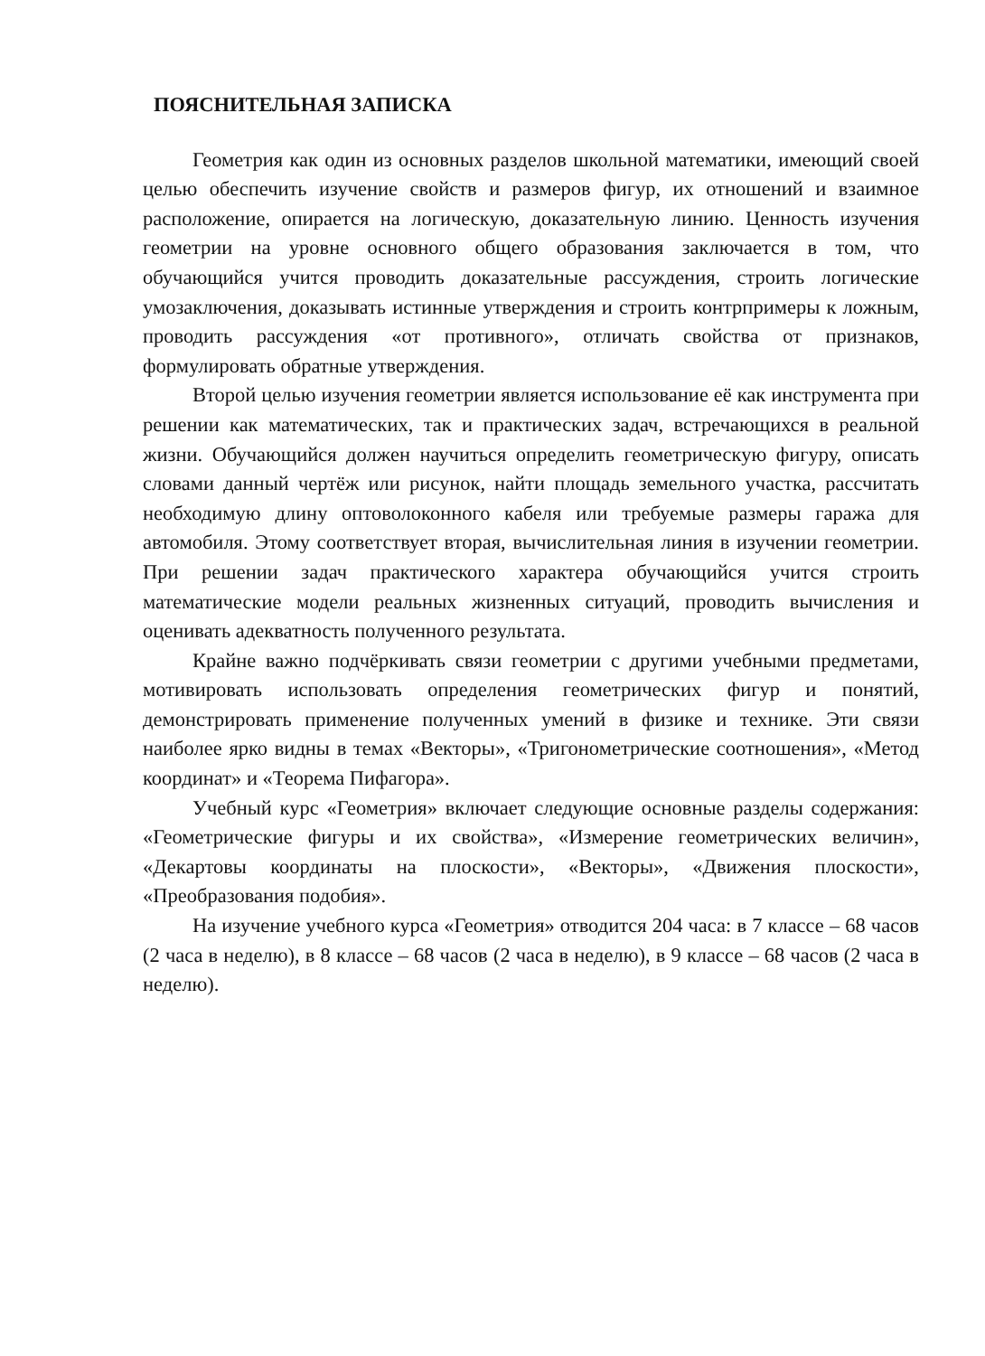ПОЯСНИТЕЛЬНАЯ ЗАПИСКА
Геометрия как один из основных разделов школьной математики, имеющий своей целью обеспечить изучение свойств и размеров фигур, их отношений и взаимное расположение, опирается на логическую, доказательную линию. Ценность изучения геометрии на уровне основного общего образования заключается в том, что обучающийся учится проводить доказательные рассуждения, строить логические умозаключения, доказывать истинные утверждения и строить контрпримеры к ложным, проводить рассуждения «от противного», отличать свойства от признаков, формулировать обратные утверждения.
Второй целью изучения геометрии является использование её как инструмента при решении как математических, так и практических задач, встречающихся в реальной жизни. Обучающийся должен научиться определить геометрическую фигуру, описать словами данный чертёж или рисунок, найти площадь земельного участка, рассчитать необходимую длину оптоволоконного кабеля или требуемые размеры гаража для автомобиля. Этому соответствует вторая, вычислительная линия в изучении геометрии. При решении задач практического характера обучающийся учится строить математические модели реальных жизненных ситуаций, проводить вычисления и оценивать адекватность полученного результата.
Крайне важно подчёркивать связи геометрии с другими учебными предметами, мотивировать использовать определения геометрических фигур и понятий, демонстрировать применение полученных умений в физике и технике. Эти связи наиболее ярко видны в темах «Векторы», «Тригонометрические соотношения», «Метод координат» и «Теорема Пифагора».
Учебный курс «Геометрия» включает следующие основные разделы содержания: «Геометрические фигуры и их свойства», «Измерение геометрических величин», «Декартовы координаты на плоскости», «Векторы», «Движения плоскости», «Преобразования подобия».
На изучение учебного курса «Геометрия» отводится 204 часа: в 7 классе – 68 часов (2 часа в неделю), в 8 классе – 68 часов (2 часа в неделю), в 9 классе – 68 часов (2 часа в неделю).